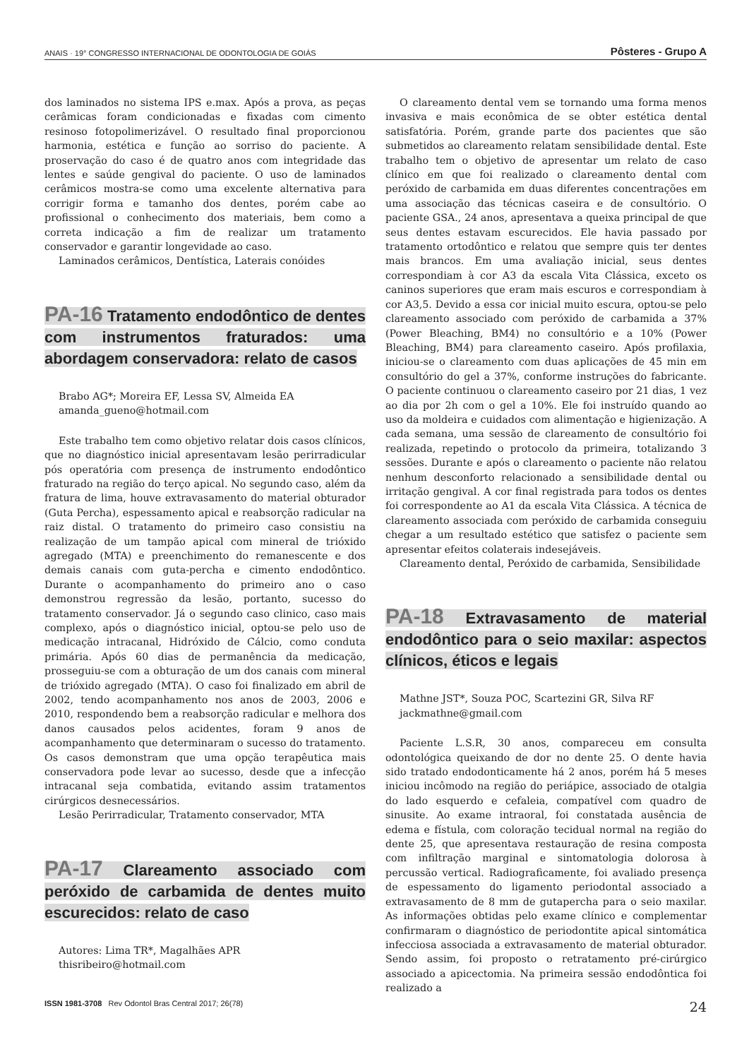ANAIS · 19° CONGRESSO INTERNACIONAL DE ODONTOLOGIA DE GOIÁS Pôsteres - Grupo A
dos laminados no sistema IPS e.max. Após a prova, as peças cerâmicas foram condicionadas e fixadas com cimento resinoso fotopolimerizável. O resultado final proporcionou harmonia, estética e função ao sorriso do paciente. A proservação do caso é de quatro anos com integridade das lentes e saúde gengival do paciente. O uso de laminados cerâmicos mostra-se como uma excelente alternativa para corrigir forma e tamanho dos dentes, porém cabe ao profissional o conhecimento dos materiais, bem como a correta indicação a fim de realizar um tratamento conservador e garantir longevidade ao caso.
Laminados cerâmicos, Dentística, Laterais conóides
PA-16 Tratamento endodôntico de dentes com instrumentos fraturados: uma abordagem conservadora: relato de casos
Brabo AG*; Moreira EF, Lessa SV, Almeida EA
amanda_gueno@hotmail.com
Este trabalho tem como objetivo relatar dois casos clínicos, que no diagnóstico inicial apresentavam lesão perirradicular pós operatória com presença de instrumento endodôntico fraturado na região do terço apical. No segundo caso, além da fratura de lima, houve extravasamento do material obturador (Guta Percha), espessamento apical e reabsorção radicular na raiz distal. O tratamento do primeiro caso consistiu na realização de um tampão apical com mineral de trióxido agregado (MTA) e preenchimento do remanescente e dos demais canais com guta-percha e cimento endodôntico. Durante o acompanhamento do primeiro ano o caso demonstrou regressão da lesão, portanto, sucesso do tratamento conservador. Já o segundo caso clinico, caso mais complexo, após o diagnóstico inicial, optou-se pelo uso de medicação intracanal, Hidróxido de Cálcio, como conduta primária. Após 60 dias de permanência da medicação, prosseguiu-se com a obturação de um dos canais com mineral de trióxido agregado (MTA). O caso foi finalizado em abril de 2002, tendo acompanhamento nos anos de 2003, 2006 e 2010, respondendo bem a reabsorção radicular e melhora dos danos causados pelos acidentes, foram 9 anos de acompanhamento que determinaram o sucesso do tratamento. Os casos demonstram que uma opção terapêutica mais conservadora pode levar ao sucesso, desde que a infecção intracanal seja combatida, evitando assim tratamentos cirúrgicos desnecessários.
Lesão Perirradicular, Tratamento conservador, MTA
PA-17 Clareamento associado com peróxido de carbamida de dentes muito escurecidos: relato de caso
Autores: Lima TR*, Magalhães APR
thisribeiro@hotmail.com
O clareamento dental vem se tornando uma forma menos invasiva e mais econômica de se obter estética dental satisfatória. Porém, grande parte dos pacientes que são submetidos ao clareamento relatam sensibilidade dental. Este trabalho tem o objetivo de apresentar um relato de caso clínico em que foi realizado o clareamento dental com peróxido de carbamida em duas diferentes concentrações em uma associação das técnicas caseira e de consultório. O paciente GSA., 24 anos, apresentava a queixa principal de que seus dentes estavam escurecidos. Ele havia passado por tratamento ortodôntico e relatou que sempre quis ter dentes mais brancos. Em uma avaliação inicial, seus dentes correspondiam à cor A3 da escala Vita Clássica, exceto os caninos superiores que eram mais escuros e correspondiam à cor A3,5. Devido a essa cor inicial muito escura, optou-se pelo clareamento associado com peróxido de carbamida a 37% (Power Bleaching, BM4) no consultório e a 10% (Power Bleaching, BM4) para clareamento caseiro. Após profilaxia, iniciou-se o clareamento com duas aplicações de 45 min em consultório do gel a 37%, conforme instruções do fabricante. O paciente continuou o clareamento caseiro por 21 dias, 1 vez ao dia por 2h com o gel a 10%. Ele foi instruído quando ao uso da moldeira e cuidados com alimentação e higienização. A cada semana, uma sessão de clareamento de consultório foi realizada, repetindo o protocolo da primeira, totalizando 3 sessões. Durante e após o clareamento o paciente não relatou nenhum desconforto relacionado a sensibilidade dental ou irritação gengival. A cor final registrada para todos os dentes foi correspondente ao A1 da escala Vita Clássica. A técnica de clareamento associada com peróxido de carbamida conseguiu chegar a um resultado estético que satisfez o paciente sem apresentar efeitos colaterais indesejáveis.
Clareamento dental, Peróxido de carbamida, Sensibilidade
PA-18 Extravasamento de material endodôntico para o seio maxilar: aspectos clínicos, éticos e legais
Mathne JST*, Souza POC, Scartezini GR, Silva RF
jackmathne@gmail.com
Paciente L.S.R, 30 anos, compareceu em consulta odontológica queixando de dor no dente 25. O dente havia sido tratado endodonticamente há 2 anos, porém há 5 meses iniciou incômodo na região do periápice, associado de otalgia do lado esquerdo e cefaleia, compatível com quadro de sinusite. Ao exame intraoral, foi constatada ausência de edema e fístula, com coloração tecidual normal na região do dente 25, que apresentava restauração de resina composta com infiltração marginal e sintomatologia dolorosa à percussão vertical. Radiograficamente, foi avaliado presença de espessamento do ligamento periodontal associado a extravasamento de 8 mm de gutapercha para o seio maxilar. As informações obtidas pelo exame clínico e complementar confirmaram o diagnóstico de periodontite apical sintomática infecciosa associada a extravasamento de material obturador. Sendo assim, foi proposto o retratamento pré-cirúrgico associado a apicectomia. Na primeira sessão endodôntica foi realizado a
ISSN 1981-3708 Rev Odontol Bras Central 2017; 26(78) 24